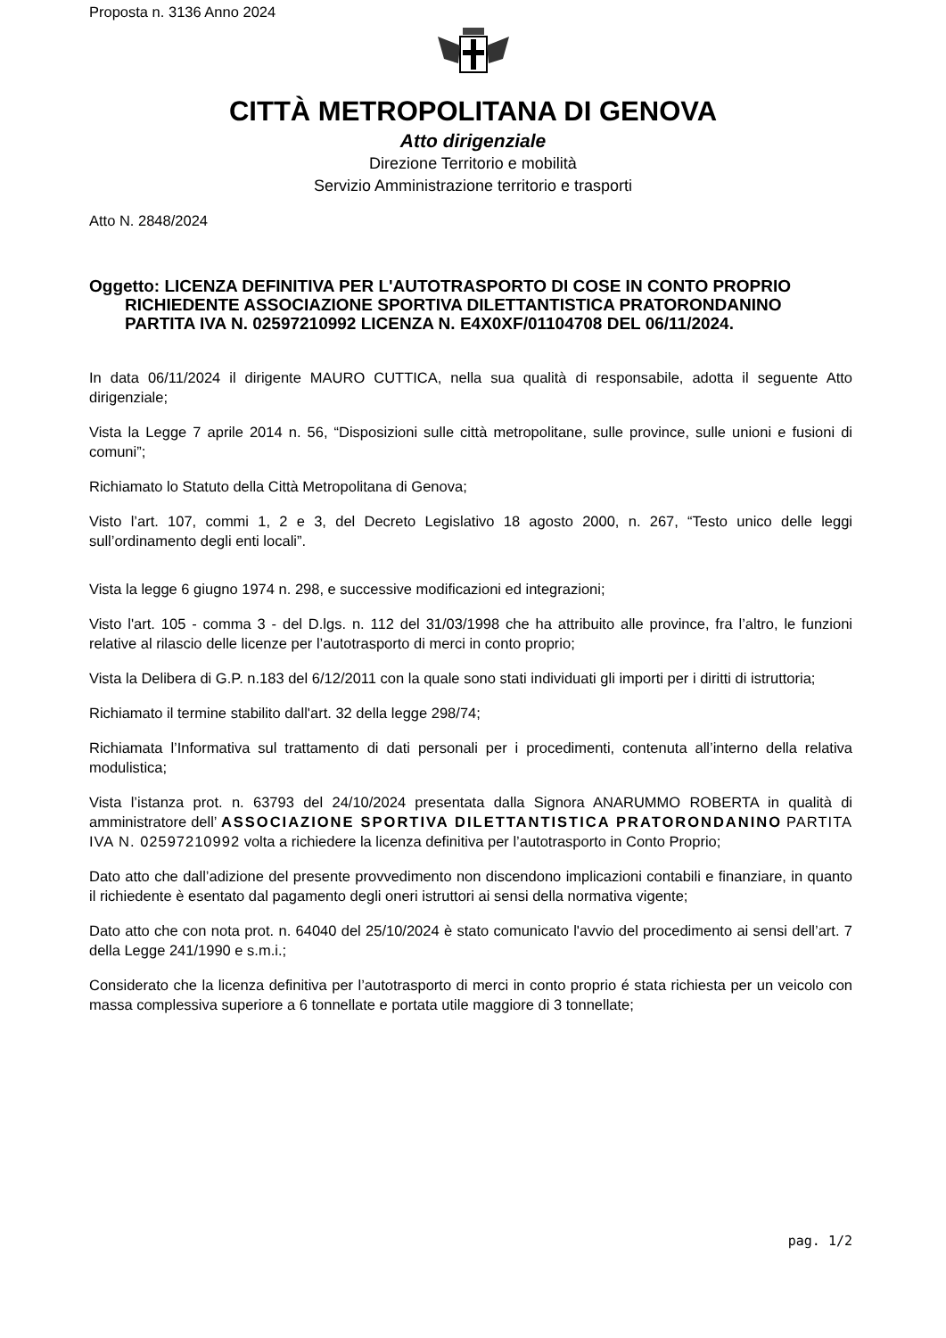Proposta n. 3136 Anno 2024
CITTÀ METROPOLITANA DI GENOVA
Atto dirigenziale
Direzione Territorio e mobilità
Servizio Amministrazione territorio e trasporti
Atto N. 2848/2024
Oggetto: LICENZA DEFINITIVA PER L'AUTOTRASPORTO DI COSE IN CONTO PROPRIO RICHIEDENTE ASSOCIAZIONE SPORTIVA DILETTANTISTICA PRATORONDANINO PARTITA IVA N. 02597210992 LICENZA N. E4X0XF/01104708 DEL 06/11/2024.
In data 06/11/2024 il dirigente MAURO CUTTICA, nella sua qualità di responsabile, adotta il seguente Atto dirigenziale;
Vista la Legge 7 aprile 2014 n. 56, “Disposizioni sulle città metropolitane, sulle province, sulle unioni e fusioni di comuni”;
Richiamato lo Statuto della Città Metropolitana di Genova;
Visto l’art. 107, commi 1, 2 e 3, del Decreto Legislativo 18 agosto 2000, n. 267, “Testo unico delle leggi sull’ordinamento degli enti locali”.
Vista la legge 6 giugno 1974 n. 298, e successive modificazioni ed integrazioni;
Visto l'art. 105 - comma 3 - del D.lgs. n. 112 del 31/03/1998 che ha attribuito alle province, fra l’altro, le funzioni relative al rilascio delle licenze per l’autotrasporto di merci in conto proprio;
Vista la Delibera di G.P. n.183 del 6/12/2011 con la quale sono stati individuati gli importi per i diritti di istruttoria;
Richiamato il termine stabilito dall'art. 32 della legge 298/74;
Richiamata l’Informativa sul trattamento di dati personali per i procedimenti, contenuta all’interno della relativa modulistica;
Vista l’istanza prot. n. 63793 del 24/10/2024 presentata dalla Signora ANARUMMO ROBERTA in qualità di amministratore dell’ ASSOCIAZIONE SPORTIVA DILETTANTISTICA PRATORONDANINO PARTITA IVA N. 02597210992 volta a richiedere la licenza definitiva per l’autotrasporto in Conto Proprio;
Dato atto che dall’adizione del presente provvedimento non discendono implicazioni contabili e finanziare, in quanto il richiedente è esentato dal pagamento degli oneri istruttori ai sensi della normativa vigente;
Dato atto che con nota prot. n. 64040 del 25/10/2024 è stato comunicato l'avvio del procedimento ai sensi dell’art. 7 della Legge 241/1990 e s.m.i.;
Considerato che la licenza definitiva per l’autotrasporto di merci in conto proprio é stata richiesta per un veicolo con massa complessiva superiore a 6 tonnellate e portata utile maggiore di 3 tonnellate;
pag. 1/2